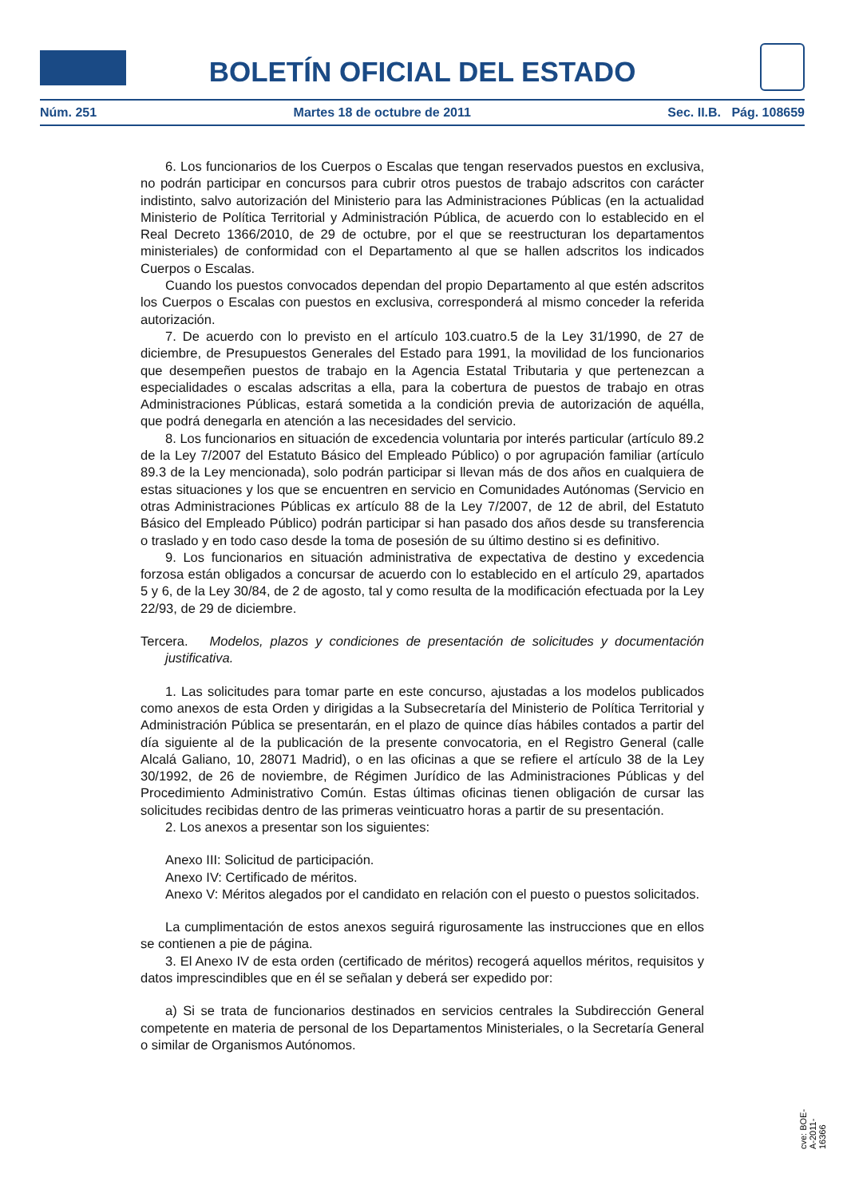BOLETÍN OFICIAL DEL ESTADO
Núm. 251 Martes 18 de octubre de 2011 Sec. II.B. Pág. 108659
6. Los funcionarios de los Cuerpos o Escalas que tengan reservados puestos en exclusiva, no podrán participar en concursos para cubrir otros puestos de trabajo adscritos con carácter indistinto, salvo autorización del Ministerio para las Administraciones Públicas (en la actualidad Ministerio de Política Territorial y Administración Pública, de acuerdo con lo establecido en el Real Decreto 1366/2010, de 29 de octubre, por el que se reestructuran los departamentos ministeriales) de conformidad con el Departamento al que se hallen adscritos los indicados Cuerpos o Escalas.
Cuando los puestos convocados dependan del propio Departamento al que estén adscritos los Cuerpos o Escalas con puestos en exclusiva, corresponderá al mismo conceder la referida autorización.
7. De acuerdo con lo previsto en el artículo 103.cuatro.5 de la Ley 31/1990, de 27 de diciembre, de Presupuestos Generales del Estado para 1991, la movilidad de los funcionarios que desempeñen puestos de trabajo en la Agencia Estatal Tributaria y que pertenezcan a especialidades o escalas adscritas a ella, para la cobertura de puestos de trabajo en otras Administraciones Públicas, estará sometida a la condición previa de autorización de aquélla, que podrá denegarla en atención a las necesidades del servicio.
8. Los funcionarios en situación de excedencia voluntaria por interés particular (artículo 89.2 de la Ley 7/2007 del Estatuto Básico del Empleado Público) o por agrupación familiar (artículo 89.3 de la Ley mencionada), solo podrán participar si llevan más de dos años en cualquiera de estas situaciones y los que se encuentren en servicio en Comunidades Autónomas (Servicio en otras Administraciones Públicas ex artículo 88 de la Ley 7/2007, de 12 de abril, del Estatuto Básico del Empleado Público) podrán participar si han pasado dos años desde su transferencia o traslado y en todo caso desde la toma de posesión de su último destino si es definitivo.
9. Los funcionarios en situación administrativa de expectativa de destino y excedencia forzosa están obligados a concursar de acuerdo con lo establecido en el artículo 29, apartados 5 y 6, de la Ley 30/84, de 2 de agosto, tal y como resulta de la modificación efectuada por la Ley 22/93, de 29 de diciembre.
Tercera. Modelos, plazos y condiciones de presentación de solicitudes y documentación justificativa.
1. Las solicitudes para tomar parte en este concurso, ajustadas a los modelos publicados como anexos de esta Orden y dirigidas a la Subsecretaría del Ministerio de Política Territorial y Administración Pública se presentarán, en el plazo de quince días hábiles contados a partir del día siguiente al de la publicación de la presente convocatoria, en el Registro General (calle Alcalá Galiano, 10, 28071 Madrid), o en las oficinas a que se refiere el artículo 38 de la Ley 30/1992, de 26 de noviembre, de Régimen Jurídico de las Administraciones Públicas y del Procedimiento Administrativo Común. Estas últimas oficinas tienen obligación de cursar las solicitudes recibidas dentro de las primeras veinticuatro horas a partir de su presentación.
2. Los anexos a presentar son los siguientes:
Anexo III: Solicitud de participación.
Anexo IV: Certificado de méritos.
Anexo V: Méritos alegados por el candidato en relación con el puesto o puestos solicitados.
La cumplimentación de estos anexos seguirá rigurosamente las instrucciones que en ellos se contienen a pie de página.
3. El Anexo IV de esta orden (certificado de méritos) recogerá aquellos méritos, requisitos y datos imprescindibles que en él se señalan y deberá ser expedido por:
a) Si se trata de funcionarios destinados en servicios centrales la Subdirección General competente en materia de personal de los Departamentos Ministeriales, o la Secretaría General o similar de Organismos Autónomos.
cve: BOE-A-2011-16366